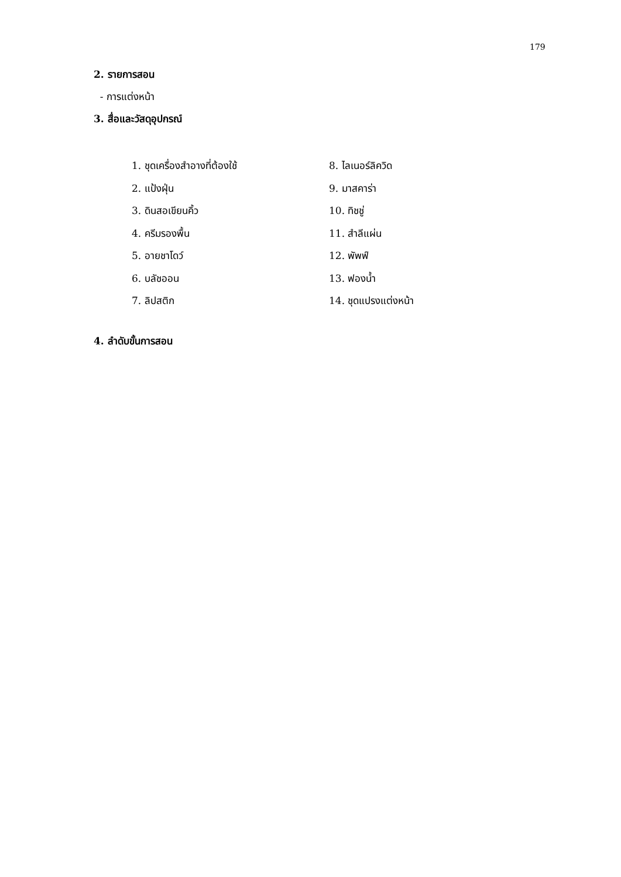179
2. รายการสอน
- การแต่งหน้า
3. สื่อและวัสดุอุปกรณ์
1. ชุดเครื่องสำอางที่ต้องใช้
2. แป้งฝุ่น
3. ดินสอเขียนคิ้ว
4. ครีมรองพื้น
5. อายชาโดว์
6. บลัชออน
7. ลิปสติก
8. ไลเนอร์ลิควิด
9. มาสคาร่า
10. ทิชชู่
11. สำลีแผ่น
12. พัพฟ์
13. ฟองน้ำ
14. ชุดแปรงแต่งหน้า
4. ลำดับขั้นการสอน